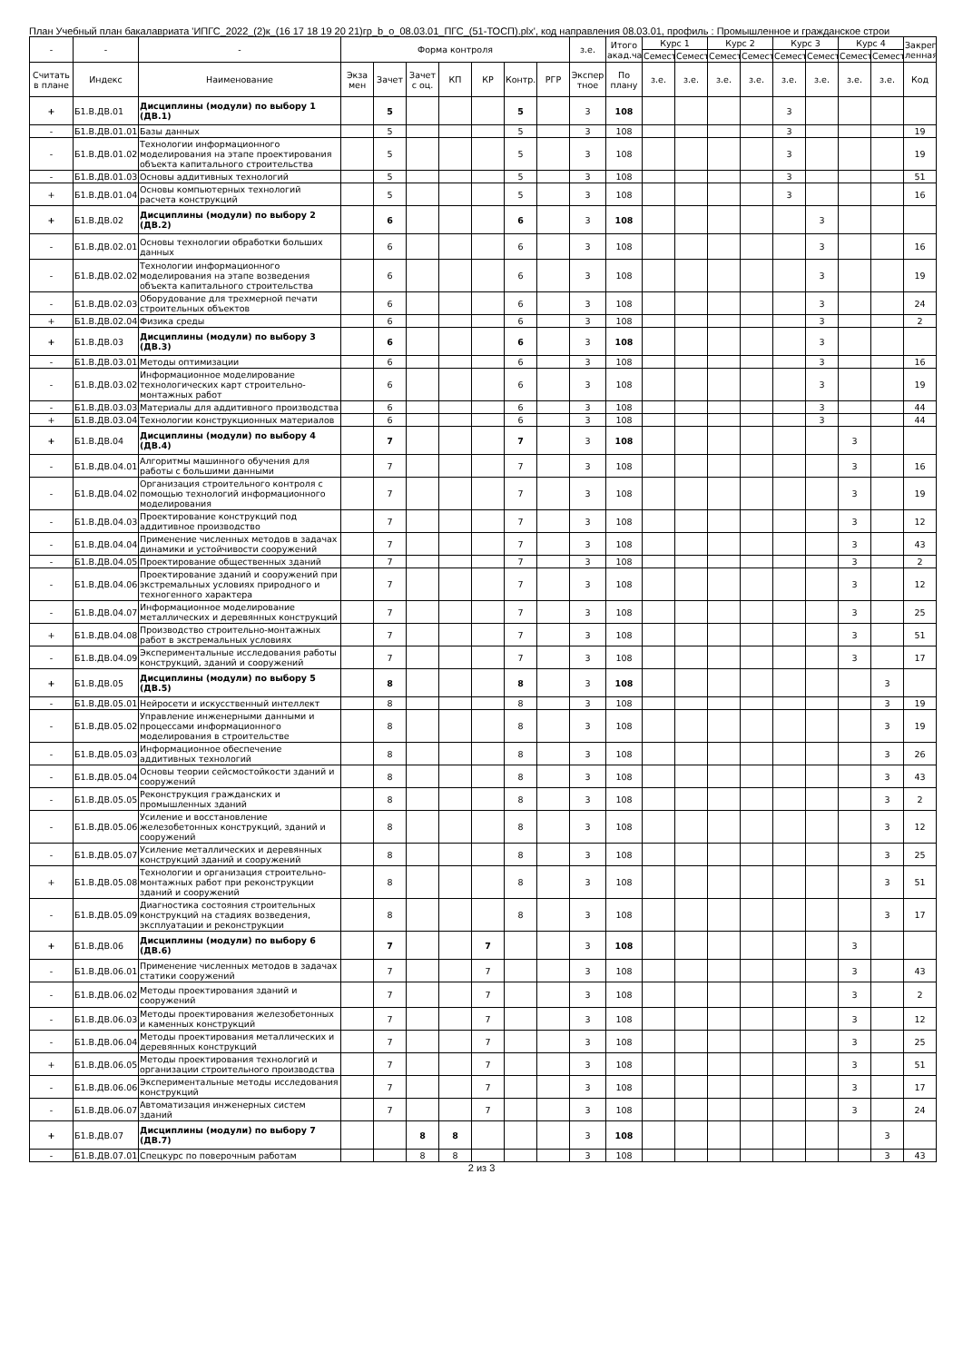План Учебный план бакалавриата 'ИПГС_2022_(2)к_(16 17 18 19 20 21)гр_b_o_08.03.01_ПГС_(51-ТОСП).plx', код направления 08.03.01, профиль : Промышленное и гражданское строи
| - | - | - | Форма контроля | | | | | | | з.е. | Итого акад.ча | Курс 1 | | Курс 2 | | Курс 3 | | Курс 4 | | Закреп ленная |
| --- | --- | --- | --- | --- | --- | --- | --- | --- | --- | --- | --- | --- | --- | --- | --- | --- | --- | --- | --- | --- |
| | | | | | | | | | | | | Семест | Семест | Семест | Семест | Семест | Семест | Семест | Семест | |
| Считать в плане | Индекс | Наименование | Экза мен | Зачет | Зачет с оц. | КП | КР | Контр. | РГР | Экспер тное | По плану | з.е. | з.е. | з.е. | з.е. | з.е. | з.е. | з.е. | з.е. | Код |
| + | Б1.В.ДВ.01 | Дисциплины (модули) по выбору 1 (ДВ.1) | | 5 | | | | 5 | | 3 | 108 | | | | | 3 | | | | |
| - | Б1.В.ДВ.01.01 | Базы данных | | 5 | | | | 5 | | 3 | 108 | | | | | 3 | | | | 19 |
| - | Б1.В.ДВ.01.02 | Технологии информационного моделирования на этапе проектирования объекта капитального строительства | | 5 | | | | 5 | | 3 | 108 | | | | | 3 | | | | 19 |
| - | Б1.В.ДВ.01.03 | Основы аддитивных технологий | | 5 | | | | 5 | | 3 | 108 | | | | | 3 | | | | 51 |
| + | Б1.В.ДВ.01.04 | Основы компьютерных технологий расчета конструкций | | 5 | | | | 5 | | 3 | 108 | | | | | 3 | | | | 16 |
| + | Б1.В.ДВ.02 | Дисциплины (модули) по выбору 2 (ДВ.2) | | 6 | | | | 6 | | 3 | 108 | | | | | | 3 | | | |
| - | Б1.В.ДВ.02.01 | Основы технологии обработки больших данных | | 6 | | | | 6 | | 3 | 108 | | | | | | 3 | | | 16 |
| - | Б1.В.ДВ.02.02 | Технологии информационного моделирования на этапе возведения объекта капитального строительства | | 6 | | | | 6 | | 3 | 108 | | | | | | 3 | | | 19 |
| - | Б1.В.ДВ.02.03 | Оборудование для трехмерной печати строительных объектов | | 6 | | | | 6 | | 3 | 108 | | | | | | 3 | | | 24 |
| + | Б1.В.ДВ.02.04 | Физика среды | | 6 | | | | 6 | | 3 | 108 | | | | | | 3 | | | 2 |
| + | Б1.В.ДВ.03 | Дисциплины (модули) по выбору 3 (ДВ.3) | | 6 | | | | 6 | | 3 | 108 | | | | | | 3 | | | |
| - | Б1.В.ДВ.03.01 | Методы оптимизации | | 6 | | | | 6 | | 3 | 108 | | | | | | 3 | | | 16 |
| - | Б1.В.ДВ.03.02 | Информационное моделирование технологических карт строительно-монтажных работ | | 6 | | | | 6 | | 3 | 108 | | | | | | 3 | | | 19 |
| - | Б1.В.ДВ.03.03 | Материалы для аддитивного производства | | 6 | | | | 6 | | 3 | 108 | | | | | | 3 | | | 44 |
| + | Б1.В.ДВ.03.04 | Технологии конструкционных материалов | | 6 | | | | 6 | | 3 | 108 | | | | | | 3 | | | 44 |
| + | Б1.В.ДВ.04 | Дисциплины (модули) по выбору 4 (ДВ.4) | | 7 | | | | 7 | | 3 | 108 | | | | | | | 3 | | |
| - | Б1.В.ДВ.04.01 | Алгоритмы машинного обучения для работы с большими данными | | 7 | | | | 7 | | 3 | 108 | | | | | | | 3 | | 16 |
| - | Б1.В.ДВ.04.02 | Организация строительного контроля с помощью технологий информационного моделирования | | 7 | | | | 7 | | 3 | 108 | | | | | | | 3 | | 19 |
| - | Б1.В.ДВ.04.03 | Проектирование конструкций под аддитивное производство | | 7 | | | | 7 | | 3 | 108 | | | | | | | 3 | | 12 |
| - | Б1.В.ДВ.04.04 | Применение численных методов в задачах динамики и устойчивости сооружений | | 7 | | | | 7 | | 3 | 108 | | | | | | | 3 | | 43 |
| - | Б1.В.ДВ.04.05 | Проектирование общественных зданий | | 7 | | | | 7 | | 3 | 108 | | | | | | | 3 | | 2 |
| - | Б1.В.ДВ.04.06 | Проектирование зданий и сооружений при экстремальных условиях природного и техногенного характера | | 7 | | | | 7 | | 3 | 108 | | | | | | | 3 | | 12 |
| - | Б1.В.ДВ.04.07 | Информационное моделирование металлических и деревянных конструкций | | 7 | | | | 7 | | 3 | 108 | | | | | | | 3 | | 25 |
| + | Б1.В.ДВ.04.08 | Производство строительно-монтажных работ в экстремальных условиях | | 7 | | | | 7 | | 3 | 108 | | | | | | | 3 | | 51 |
| - | Б1.В.ДВ.04.09 | Экспериментальные исследования работы конструкций, зданий и сооружений | | 7 | | | | 7 | | 3 | 108 | | | | | | | 3 | | 17 |
| + | Б1.В.ДВ.05 | Дисциплины (модули) по выбору 5 (ДВ.5) | | 8 | | | | 8 | | 3 | 108 | | | | | | | | 3 | |
| - | Б1.В.ДВ.05.01 | Нейросети и искусственный интеллект | | 8 | | | | 8 | | 3 | 108 | | | | | | | | 3 | 19 |
| - | Б1.В.ДВ.05.02 | Управление инженерными данными и процессами информационного моделирования в строительстве | | 8 | | | | 8 | | 3 | 108 | | | | | | | | 3 | 19 |
| - | Б1.В.ДВ.05.03 | Информационное обеспечение аддитивных технологий | | 8 | | | | 8 | | 3 | 108 | | | | | | | | 3 | 26 |
| - | Б1.В.ДВ.05.04 | Основы теории сейсмостойкости зданий и сооружений | | 8 | | | | 8 | | 3 | 108 | | | | | | | | 3 | 43 |
| - | Б1.В.ДВ.05.05 | Реконструкция гражданских и промышленных зданий | | 8 | | | | 8 | | 3 | 108 | | | | | | | | 3 | 2 |
| - | Б1.В.ДВ.05.06 | Усиление и восстановление железобетонных конструкций, зданий и сооружений | | 8 | | | | 8 | | 3 | 108 | | | | | | | | 3 | 12 |
| - | Б1.В.ДВ.05.07 | Усиление металлических и деревянных конструкций зданий и сооружений | | 8 | | | | 8 | | 3 | 108 | | | | | | | | 3 | 25 |
| + | Б1.В.ДВ.05.08 | Технологии и организация строительно-монтажных работ при реконструкции зданий и сооружений | | 8 | | | | 8 | | 3 | 108 | | | | | | | | 3 | 51 |
| - | Б1.В.ДВ.05.09 | Диагностика состояния строительных конструкций на стадиях возведения, эксплуатации и реконструкции | | 8 | | | | 8 | | 3 | 108 | | | | | | | | 3 | 17 |
| + | Б1.В.ДВ.06 | Дисциплины (модули) по выбору 6 (ДВ.6) | | 7 | | | 7 | | | 3 | 108 | | | | | | | 3 | | |
| - | Б1.В.ДВ.06.01 | Применение численных методов в задачах статики сооружений | | 7 | | | 7 | | | 3 | 108 | | | | | | | 3 | | 43 |
| - | Б1.В.ДВ.06.02 | Методы проектирования зданий и сооружений | | 7 | | | 7 | | | 3 | 108 | | | | | | | 3 | | 2 |
| - | Б1.В.ДВ.06.03 | Методы проектирования железобетонных и каменных конструкций | | 7 | | | 7 | | | 3 | 108 | | | | | | | 3 | | 12 |
| - | Б1.В.ДВ.06.04 | Методы проектирования металлических и деревянных конструкций | | 7 | | | 7 | | | 3 | 108 | | | | | | | 3 | | 25 |
| + | Б1.В.ДВ.06.05 | Методы проектирования технологий и организации строительного производства | | 7 | | | 7 | | | 3 | 108 | | | | | | | 3 | | 51 |
| - | Б1.В.ДВ.06.06 | Экспериментальные методы исследования конструкций | | 7 | | | 7 | | | 3 | 108 | | | | | | | 3 | | 17 |
| - | Б1.В.ДВ.06.07 | Автоматизация инженерных систем зданий | | 7 | | | 7 | | | 3 | 108 | | | | | | | 3 | | 24 |
| + | Б1.В.ДВ.07 | Дисциплины (модули) по выбору 7 (ДВ.7) | | | 8 | 8 | | | | 3 | 108 | | | | | | | | 3 | |
| - | Б1.В.ДВ.07.01 | Спецкурс по поверочным работам | | | 8 | 8 | | | | 3 | 108 | | | | | | | | 3 | 43 |
2 из 3